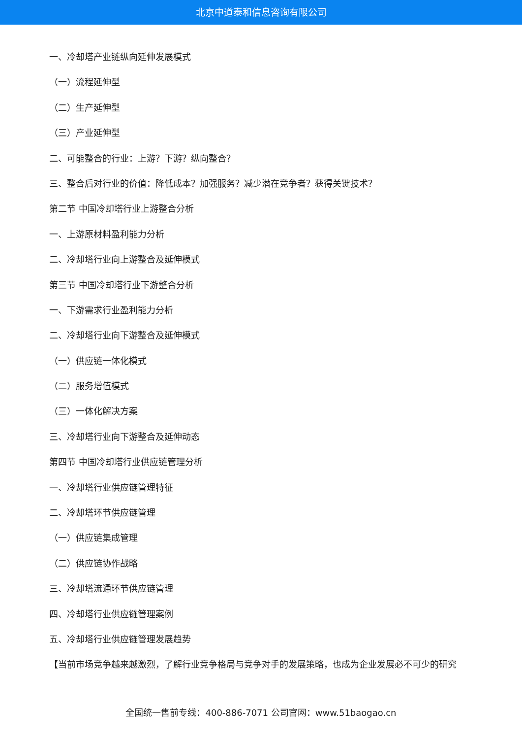北京中道泰和信息咨询有限公司
一、冷却塔产业链纵向延伸发展模式
（一）流程延伸型
（二）生产延伸型
（三）产业延伸型
二、可能整合的行业：上游？下游？纵向整合？
三、整合后对行业的价值：降低成本？加强服务？减少潜在竞争者？获得关键技术？
第二节 中国冷却塔行业上游整合分析
一、上游原材料盈利能力分析
二、冷却塔行业向上游整合及延伸模式
第三节 中国冷却塔行业下游整合分析
一、下游需求行业盈利能力分析
二、冷却塔行业向下游整合及延伸模式
（一）供应链一体化模式
（二）服务增值模式
（三）一体化解决方案
三、冷却塔行业向下游整合及延伸动态
第四节 中国冷却塔行业供应链管理分析
一、冷却塔行业供应链管理特征
二、冷却塔环节供应链管理
（一）供应链集成管理
（二）供应链协作战略
三、冷却塔流通环节供应链管理
四、冷却塔行业供应链管理案例
五、冷却塔行业供应链管理发展趋势
【当前市场竞争越来越激烈，了解行业竞争格局与竞争对手的发展策略，也成为企业发展必不可少的研究
全国统一售前专线：400-886-7071 公司官网：www.51baogao.cn